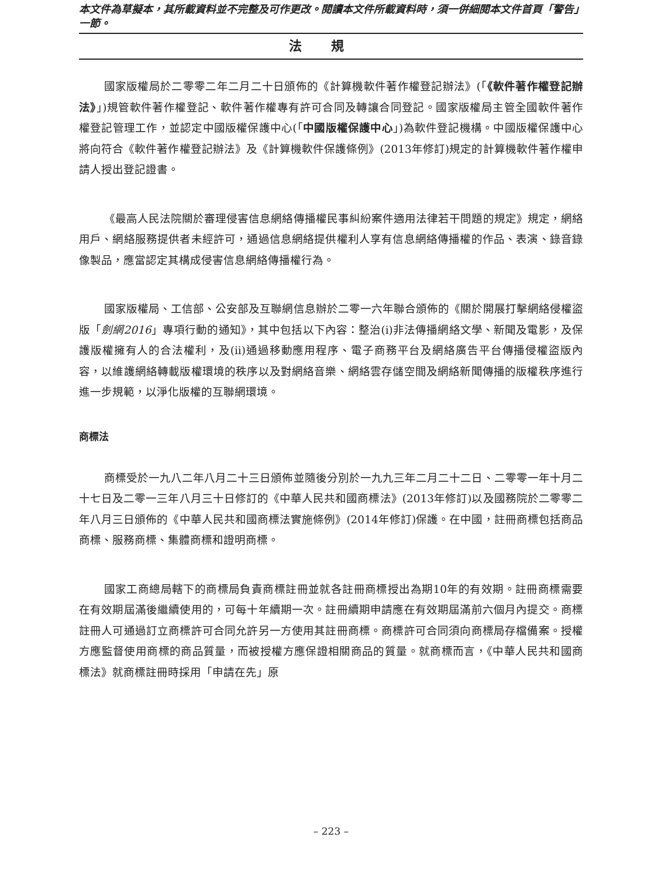本文件為草擬本，其所載資料並不完整及可作更改。閱讀本文件所載資料時，須一併細閱本文件首頁「警告」一節。
法規
國家版權局於二零零二年二月二十日頒佈的《計算機軟件著作權登記辦法》(「《軟件著作權登記辦法》」)規管軟件著作權登記、軟件著作權專有許可合同及轉讓合同登記。國家版權局主管全國軟件著作權登記管理工作，並認定中國版權保護中心(「中國版權保護中心」)為軟件登記機構。中國版權保護中心將向符合《軟件著作權登記辦法》及《計算機軟件保護條例》(2013年修訂)規定的計算機軟件著作權申請人授出登記證書。
《最高人民法院關於審理侵害信息網絡傳播權民事糾紛案件適用法律若干問題的規定》規定，網絡用戶、網絡服務提供者未經許可，通過信息網絡提供權利人享有信息網絡傳播權的作品、表演、錄音錄像製品，應當認定其構成侵害信息網絡傳播權行為。
國家版權局、工信部、公安部及互聯網信息辦於二零一六年聯合頒佈的《關於開展打擊網絡侵權盜版「劍網2016」專項行動的通知》，其中包括以下內容：整治(i)非法傳播網絡文學、新聞及電影，及保護版權擁有人的合法權利，及(ii)通過移動應用程序、電子商務平台及網絡廣告平台傳播侵權盜版內容，以維護網絡轉載版權環境的秩序以及對網絡音樂、網絡雲存儲空間及網絡新聞傳播的版權秩序進行進一步規範，以淨化版權的互聯網環境。
商標法
商標受於一九八二年八月二十三日頒佈並隨後分別於一九九三年二月二十二日、二零零一年十月二十七日及二零一三年八月三十日修訂的《中華人民共和國商標法》(2013年修訂)以及國務院於二零零二年八月三日頒佈的《中華人民共和國商標法實施條例》(2014年修訂)保護。在中國，註冊商標包括商品商標、服務商標、集體商標和證明商標。
國家工商總局轄下的商標局負責商標註冊並就各註冊商標授出為期10年的有效期。註冊商標需要在有效期屆滿後繼續使用的，可每十年續期一次。註冊續期申請應在有效期屆滿前六個月內提交。商標註冊人可通過訂立商標許可合同允許另一方使用其註冊商標。商標許可合同須向商標局存檔備案。授權方應監督使用商標的商品質量，而被授權方應保證相關商品的質量。就商標而言，《中華人民共和國商標法》就商標註冊時採用「申請在先」原
– 223 –